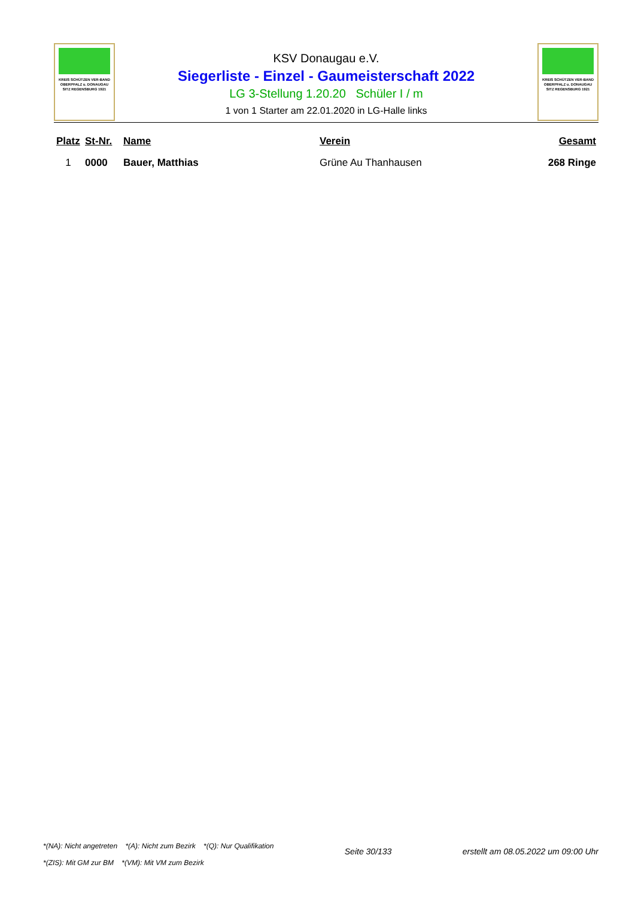KREIS SCHÜTZEN VER-BAND
OBERPFALZ u. DONAUGAU
SITZ REGENSBURG 1921
KSV Donaugau e.V.
Siegerliste - Einzel - Gaumeisterschaft 2022
LG 3-Stellung 1.20.20 Schüler I / m
1 von 1 Starter am 22.01.2020 in LG-Halle links
KREIS SCHÜTZEN VER-BAND
OBERPFALZ u. DONAUGAU
SITZ REGENSBURG 1921
| Platz | St-Nr. | Name | Verein | Gesamt |
| --- | --- | --- | --- | --- |
| 1 | 0000 | Bauer, Matthias | Grüne Au Thanhausen | 268 Ringe |
*(NA): Nicht angetreten *(A): Nicht zum Bezirk *(Q): Nur Qualifikation
*(ZIS): Mit GM zur BM *(VM): Mit VM zum Bezirk
Seite 30/133 erstellt am 08.05.2022 um 09:00 Uhr